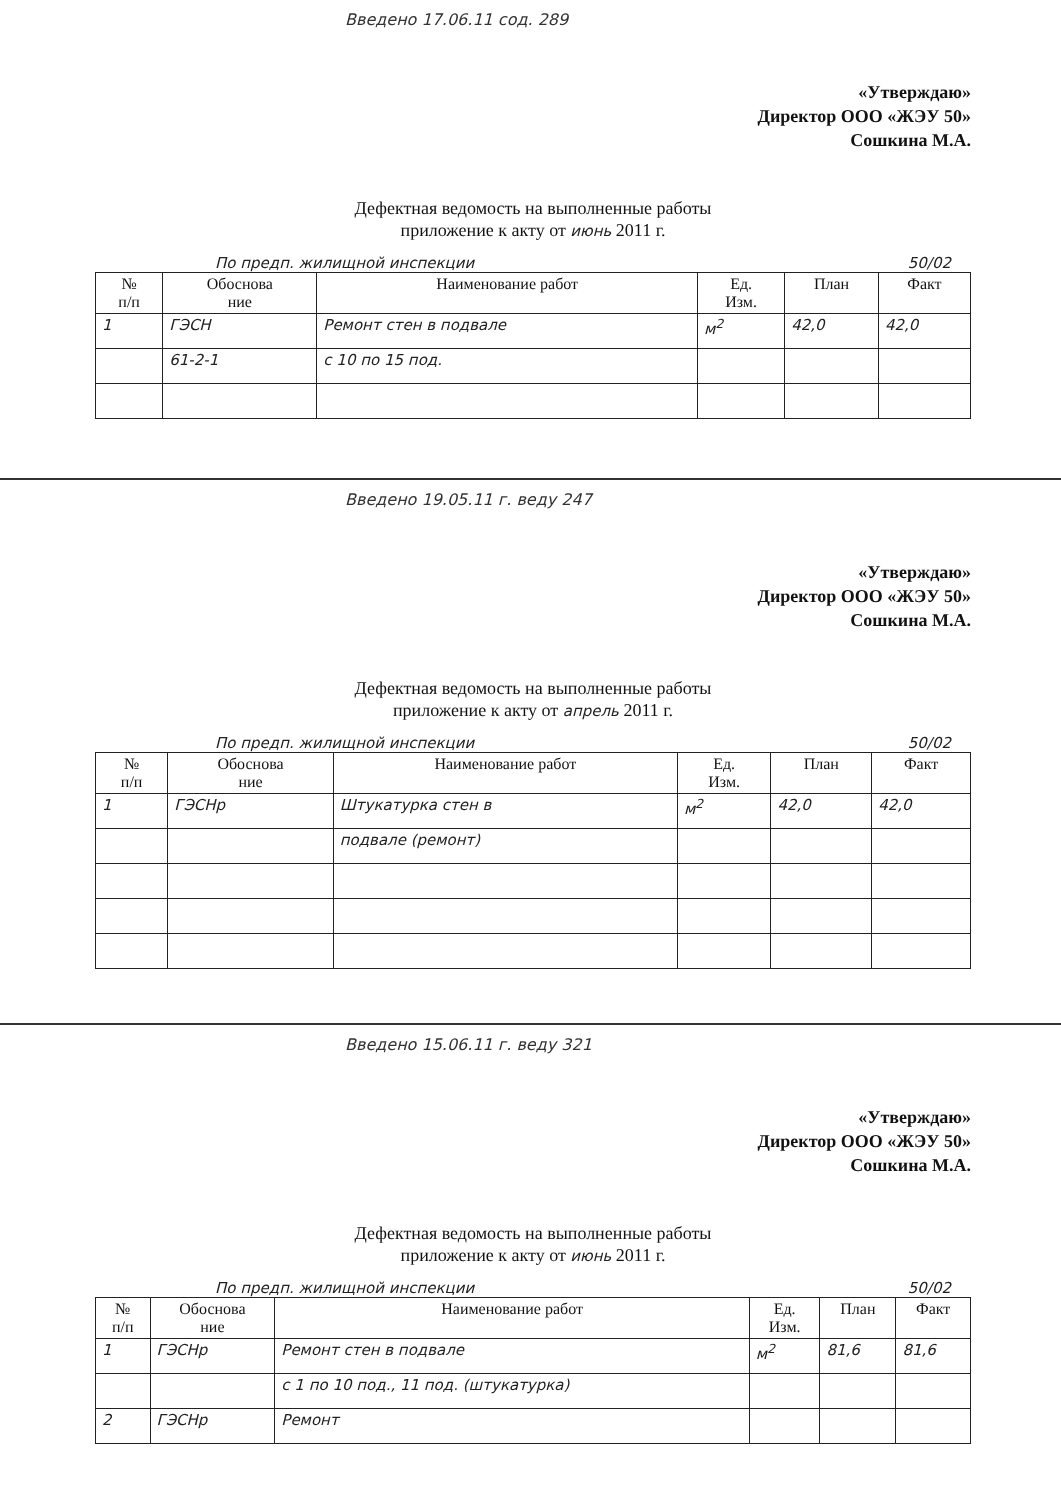Введено 17.06.11 сод. 289
«Утверждаю»
Директор ООО «ЖЭУ 50»
Сошкина М.А.
Дефектная ведомость на выполненные работы
приложение к акту от июнь 2011 г.
По предп. жилищной инспекции 50/02
| № п/п | Обоснова ние | Наименование работ | Ед. Изм. | План | Факт |
| --- | --- | --- | --- | --- | --- |
| 1 | ГЭСН | Ремонт стен в подвале | м<sup>2</sup> | 42,0 | 42,0 |
| | 61-2-1 | с 10 по 15 под. | | | |
Введено 19.05.11 г. веду 247
«Утверждаю»
Директор ООО «ЖЭУ 50»
Сошкина М.А.
Дефектная ведомость на выполненные работы
приложение к акту от апрель 2011 г.
По предп. жилищной инспекции 50/02
| № п/п | Обоснова ние | Наименование работ | Ед. Изм. | План | Факт |
| --- | --- | --- | --- | --- | --- |
| 1 | ГЭСНр | Штукатурка стен в | м<sup>2</sup> | 42,0 | 42,0 |
| | | подвале (ремонт) | | | |
Введено 15.06.11 г. веду 321
«Утверждаю»
Директор ООО «ЖЭУ 50»
Сошкина М.А.
Дефектная ведомость на выполненные работы
приложение к акту от июнь 2011 г.
По предп. жилищной инспекции 50/02
| № п/п | Обоснова ние | Наименование работ | Ед. Изм. | План | Факт |
| --- | --- | --- | --- | --- | --- |
| 1 | ГЭСНр | Ремонт стен в подвале | м<sup>2</sup> | 81,6 | 81,6 |
| | | с 1 по 10 под., 11 под. (штукатурка) | | | |
| 2 | ГЭСНр | Ремонт | | | |